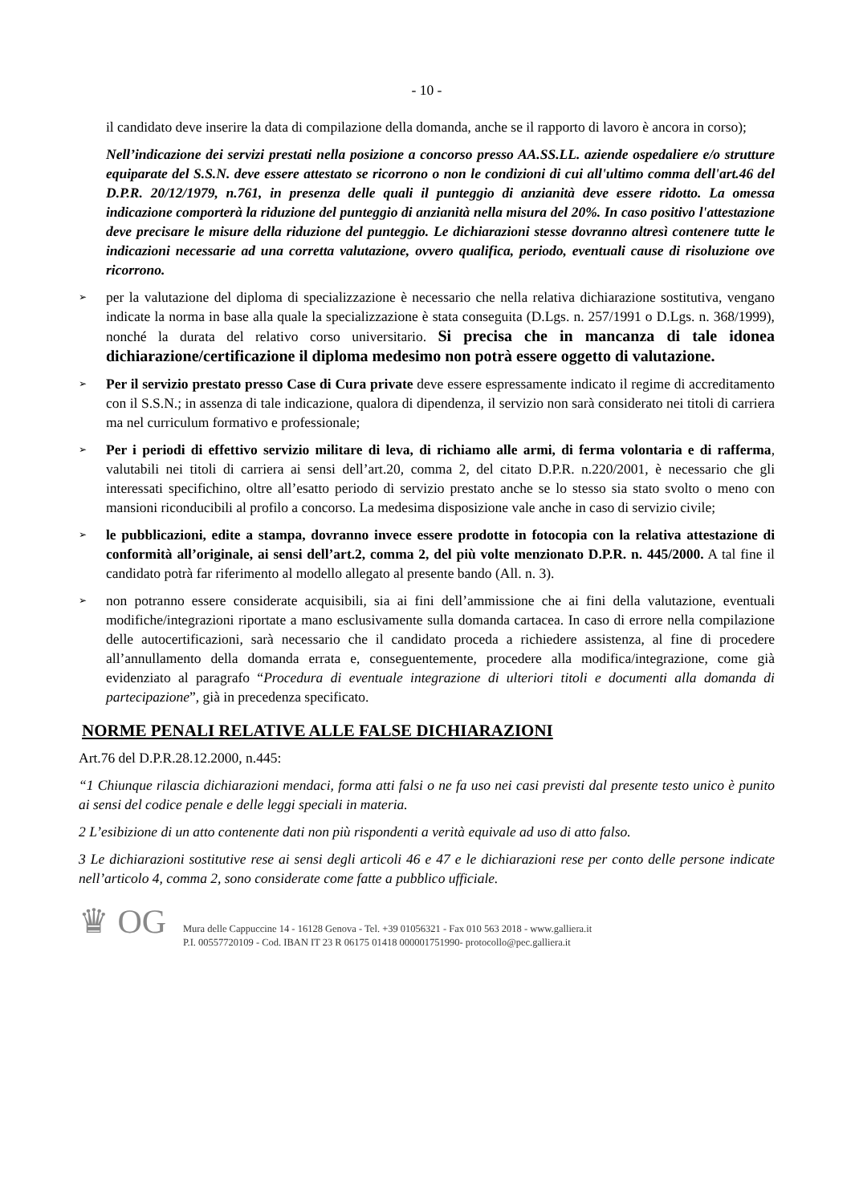- 10 -
il candidato deve inserire la data di compilazione della domanda, anche se il rapporto di lavoro è ancora in corso);
Nell’indicazione dei servizi prestati nella posizione a concorso presso AA.SS.LL. aziende ospedaliere e/o strutture equiparate del S.S.N. deve essere attestato se ricorrono o non le condizioni di cui all'ultimo comma dell'art.46 del D.P.R. 20/12/1979, n.761, in presenza delle quali il punteggio di anzianità deve essere ridotto. La omessa indicazione comporterà la riduzione del punteggio di anzianità nella misura del 20%. In caso positivo l'attestazione deve precisare le misure della riduzione del punteggio. Le dichiarazioni stesse dovranno altresì contenere tutte le indicazioni necessarie ad una corretta valutazione, ovvero qualifica, periodo, eventuali cause di risoluzione ove ricorrono.
➢
per la valutazione del diploma di specializzazione è necessario che nella relativa dichiarazione sostitutiva, vengano indicate la norma in base alla quale la specializzazione è stata conseguita (D.Lgs. n. 257/1991 o D.Lgs. n. 368/1999), nonché la durata del relativo corso universitario. Si precisa che in mancanza di tale idonea dichiarazione/certificazione il diploma medesimo non potrà essere oggetto di valutazione.
➢
Per il servizio prestato presso Case di Cura private deve essere espressamente indicato il regime di accreditamento con il S.S.N.; in assenza di tale indicazione, qualora di dipendenza, il servizio non sarà considerato nei titoli di carriera ma nel curriculum formativo e professionale;
➢
Per i periodi di effettivo servizio militare di leva, di richiamo alle armi, di ferma volontaria e di rafferma, valutabili nei titoli di carriera ai sensi dell’art.20, comma 2, del citato D.P.R. n.220/2001, è necessario che gli interessati specifichino, oltre all’esatto periodo di servizio prestato anche se lo stesso sia stato svolto o meno con mansioni riconducibili al profilo a concorso. La medesima disposizione vale anche in caso di servizio civile;
➢
le pubblicazioni, edite a stampa, dovranno invece essere prodotte in fotocopia con la relativa attestazione di conformità all’originale, ai sensi dell’art.2, comma 2, del più volte menzionato D.P.R. n. 445/2000. A tal fine il candidato potrà far riferimento al modello allegato al presente bando (All. n. 3).
➢
non potranno essere considerate acquisibili, sia ai fini dell’ammissione che ai fini della valutazione, eventuali modifiche/integrazioni riportate a mano esclusivamente sulla domanda cartacea. In caso di errore nella compilazione delle autocertificazioni, sarà necessario che il candidato proceda a richiedere assistenza, al fine di procedere all’annullamento della domanda errata e, conseguentemente, procedere alla modifica/integrazione, come già evidenziato al paragrafo “Procedura di eventuale integrazione di ulteriori titoli e documenti alla domanda di partecipazione”, già in precedenza specificato.
NORME PENALI RELATIVE ALLE FALSE DICHIARAZIONI
Art.76 del D.P.R.28.12.2000, n.445:
“1 Chiunque rilascia dichiarazioni mendaci, forma atti falsi o ne fa uso nei casi previsti dal presente testo unico è punito ai sensi del codice penale e delle leggi speciali in materia.
2 L’esibizione di un atto contenente dati non più rispondenti a verità equivale ad uso di atto falso.
3 Le dichiarazioni sostitutive rese ai sensi degli articoli 46 e 47 e le dichiarazioni rese per conto delle persone indicate nell’articolo 4, comma 2, sono considerate come fatte a pubblico ufficiale.
♛ OG
Mura delle Cappuccine 14 - 16128 Genova - Tel. +39 01056321 - Fax 010 563 2018 - www.galliera.it
P.I. 00557720109 - Cod. IBAN IT 23 R 06175 01418 000001751990- protocollo@pec.galliera.it